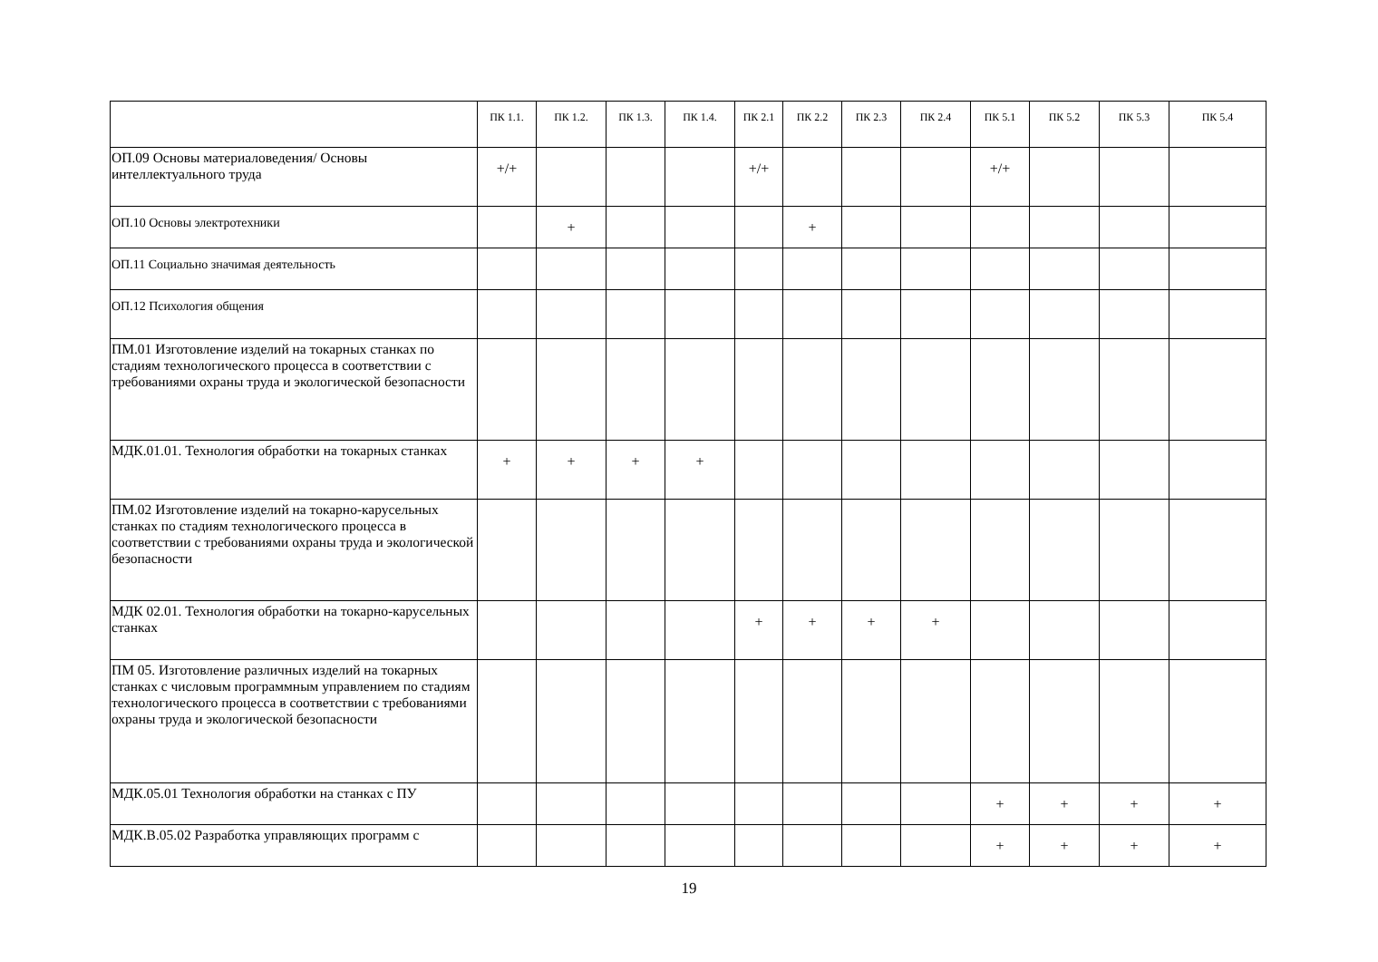| | ПК 1.1. | ПК 1.2. | ПК 1.3. | ПК 1.4. | ПК 2.1 | ПК 2.2 | ПК 2.3 | ПК 2.4 | ПК 5.1 | ПК 5.2 | ПК 5.3 | ПК 5.4 |
| --- | --- | --- | --- | --- | --- | --- | --- | --- | --- | --- | --- | --- |
| ОП.09 Основы материаловедения/ Основы интеллектуального труда | +/+ | | | | +/+ | | | | +/+ | | | |
| ОП.10 Основы электротехники | | + | | | | + | | | | | | |
| ОП.11 Социально значимая деятельность | | | | | | | | | | | | |
| ОП.12 Психология общения | | | | | | | | | | | | |
| ПМ.01 Изготовление изделий на токарных станках по стадиям технологического процесса в соответствии с требованиями охраны труда и экологической безопасности | | | | | | | | | | | | |
| МДК.01.01. Технология обработки на токарных станках | + | + | + | + | | | | | | | | |
| ПМ.02 Изготовление изделий на токарно-карусельных станках по стадиям технологического процесса в соответствии с требованиями охраны труда и экологической безопасности | | | | | | | | | | | | |
| МДК 02.01. Технология обработки на токарно-карусельных станках | | | | | + | + | + | + | | | | |
| ПМ 05. Изготовление различных изделий на токарных станках с числовым программным управлением по стадиям технологического процесса в соответствии с требованиями охраны труда и экологической безопасности | | | | | | | | | | | | |
| МДК.05.01 Технология обработки на станках с ПУ | | | | | | | | | + | + | + | + |
| МДК.В.05.02 Разработка управляющих программ с | | | | | | | | | + | + | + | + |
19